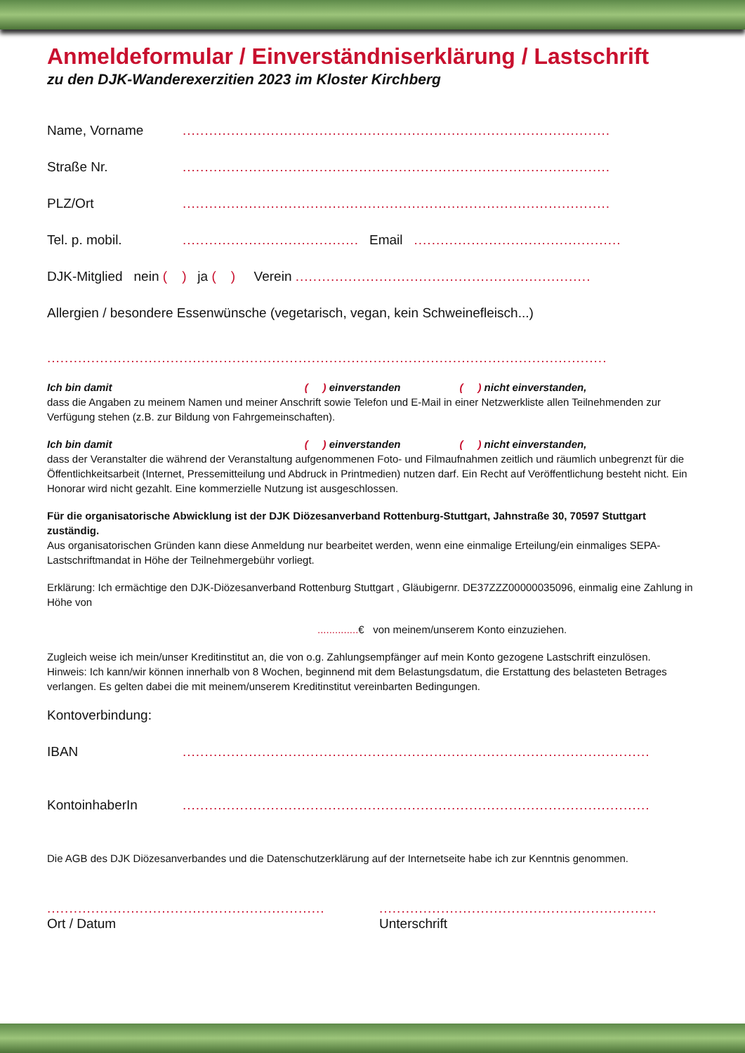Anmeldeformular / Einverständniserklärung / Lastschrift
zu den DJK-Wanderexerzitien 2023 im Kloster Kirchberg
Name, Vorname.................................................................................................
Straße Nr..................................................................................................
PLZ/Ort.................................................................................................
Tel. p. mobil......................................... Email................................................
DJK-Mitglied nein ( ) ja ( ) Verein .....................................................................
Allergien / besondere Essenwünsche (vegetarisch, vegan, kein Schweinefleisch...)
...............................................................................................................................
Ich bin damit ( ) einverstanden ( ) nicht einverstanden,
dass die Angaben zu meinem Namen und meiner Anschrift sowie Telefon und E-Mail in einer Netzwerkliste allen Teilnehmenden zur Verfügung stehen (z.B. zur Bildung von Fahrgemeinschaften).
Ich bin damit ( ) einverstanden ( ) nicht einverstanden,
dass der Veranstalter die während der Veranstaltung aufgenommenen Foto- und Filmaufnahmen zeitlich und räumlich unbegrenzt für die Öffentlichkeitsarbeit (Internet, Pressemitteilung und Abdruck in Printmedien) nutzen darf. Ein Recht auf Veröffentlichung besteht nicht. Ein Honorar wird nicht gezahlt. Eine kommerzielle Nutzung ist ausgeschlossen.
Für die organisatorische Abwicklung ist der DJK Diözesanverband Rottenburg-Stuttgart, Jahnstraße 30, 70597 Stuttgart zuständig.
Aus organisatorischen Gründen kann diese Anmeldung nur bearbeitet werden, wenn eine einmalige Erteilung/ein einmaliges SEPA-Lastschriftmandat in Höhe der Teilnehmergebühr vorliegt.
Erklärung: Ich ermächtige den DJK-Diözesanverband Rottenburg Stuttgart , Gläubigernr. DE37ZZZ00000035096, einmalig eine Zahlung in Höhe von
..............€ von meinem/unserem Konto einzuziehen.
Zugleich weise ich mein/unser Kreditinstitut an, die von o.g. Zahlungsempfänger auf mein Konto gezogene Lastschrift einzulösen.
Hinweis: Ich kann/wir können innerhalb von 8 Wochen, beginnend mit dem Belastungsdatum, die Erstattung des belasteten Betrages verlangen. Es gelten dabei die mit meinem/unserem Kreditinstitut vereinbarten Bedingungen.
Kontoverbindung:
IBAN..........................................................................................................
KontoinhaberIn..........................................................................................................
Die AGB des DJK Diözesanverbandes und die Datenschutzerklärung auf der Internetseite habe ich zur Kenntnis genommen.
...............................................................
Ort / Datum
...............................................................
Unterschrift